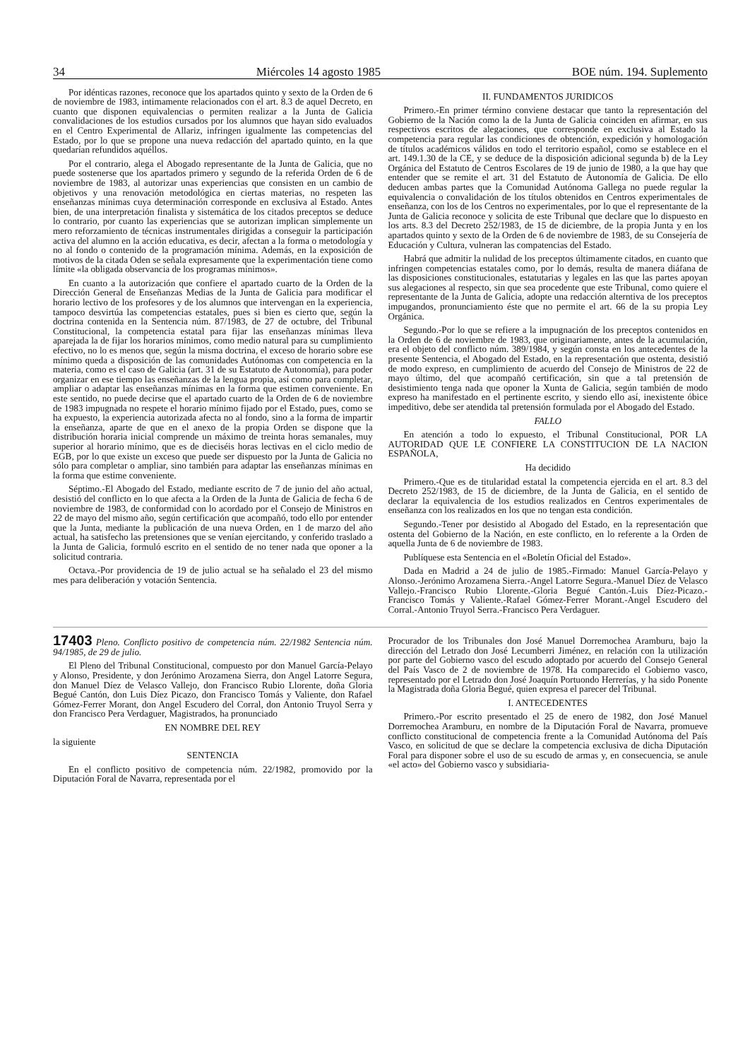34 Miércoles 14 agosto 1985 BOE núm. 194. Suplemento
Por idénticas razones, reconoce que los apartados quinto y sexto de la Orden de 6 de noviembre de 1983, intimamente relacionados con el art. 8.3 de aquel Decreto, en cuanto que disponen equivalencias o permiten realizar a la Junta de Galicia convalidaciones de los estudios cursados por los alumnos que hayan sido evaluados en el Centro Experimental de Allariz, infringen igualmente las competencias del Estado, por lo que se propone una nueva redacción del apartado quinto, en la que quedarían refundidos aquéllos.
Por el contrario, alega el Abogado representante de la Junta de Galicia, que no puede sostenerse que los apartados primero y segundo de la referida Orden de 6 de noviembre de 1983, al autorizar unas experiencias que consisten en un cambio de objetivos y una renovación metodológica en ciertas materias, no respeten las enseñanzas mínimas cuya determinación corresponde en exclusiva al Estado. Antes bien, de una interpretación finalista y sistemática de los citados preceptos se deduce lo contrario, por cuanto las experiencias que se autorizan implican simplemente un mero reforzamiento de técnicas instrumentales dirigidas a conseguir la participación activa del alumno en la acción educativa, es decir, afectan a la forma o metodología y no al fondo o contenido de la programación mínima. Además, en la exposición de motivos de la citada Oden se señala expresamente que la experimentación tiene como límite «la obligada observancia de los programas mínimos».
En cuanto a la autorización que confiere el apartado cuarto de la Orden de la Dirección General de Enseñanzas Medias de la Junta de Galicia para modificar el horario lectivo de los profesores y de los alumnos que intervengan en la experiencia, tampoco desvirtúa las competencias estatales, pues si bien es cierto que, según la doctrina contenida en la Sentencia núm. 87/1983, de 27 de octubre, del Tribunal Constitucional, la competencia estatal para fijar las enseñanzas mínimas lleva aparejada la de fijar los horarios mínimos, como medio natural para su cumplimiento efectivo, no lo es menos que, según la misma doctrina, el exceso de horario sobre ese mínimo queda a disposición de las comunidades Autónomas con competencia en la materia, como es el caso de Galicia (art. 31 de su Estatuto de Autonomía), para poder organizar en ese tiempo las enseñanzas de la lengua propia, así como para completar, ampliar o adaptar las enseñanzas mínimas en la forma que estimen conveniente. En este sentido, no puede decirse que el apartado cuarto de la Orden de 6 de noviembre de 1983 impugnada no respete el horario mínimo fijado por el Estado, pues, como se ha expuesto, la experiencia autorizada afecta no al fondo, sino a la forma de impartir la enseñanza, aparte de que en el anexo de la propia Orden se dispone que la distribución horaria inicial comprende un máximo de treinta horas semanales, muy superior al horario mínimo, que es de dieciséis horas lectivas en el ciclo medio de EGB, por lo que existe un exceso que puede ser dispuesto por la Junta de Galicia no sólo para completar o ampliar, sino también para adaptar las enseñanzas mínimas en la forma que estime conveniente.
Séptimo.-El Abogado del Estado, mediante escrito de 7 de junio del año actual, desistió del conflicto en lo que afecta a la Orden de la Junta de Galicia de fecha 6 de noviembre de 1983, de conformidad con lo acordado por el Consejo de Ministros en 22 de mayo del mismo año, según certificación que acompañó, todo ello por entender que la Junta, mediante la publicación de una nueva Orden, en 1 de marzo del año actual, ha satisfecho las pretensiones que se venían ejercitando, y conferido traslado a la Junta de Galicia, formuló escrito en el sentido de no tener nada que oponer a la solicitud contraria.
Octava.-Por providencia de 19 de julio actual se ha señalado el 23 del mismo mes para deliberación y votación Sentencia.
II. FUNDAMENTOS JURIDICOS
Primero.-En primer término conviene destacar que tanto la representación del Gobierno de la Nación como la de la Junta de Galicia coinciden en afirmar, en sus respectivos escritos de alegaciones, que corresponde en exclusiva al Estado la competencia para regular las condiciones de obtención, expedición y homologación de títulos académicos válidos en todo el territorio español, como se establece en el art. 149.1.30 de la CE, y se deduce de la disposición adicional segunda b) de la Ley Orgánica del Estatuto de Centros Escolares de 19 de junio de 1980, a la que hay que entender que se remite el art. 31 del Estatuto de Autonomía de Galicia. De ello deducen ambas partes que la Comunidad Autónoma Gallega no puede regular la equivalencia o convalidación de los títulos obtenidos en Centros experimentales de enseñanza, con los de los Centros no experimentales, por lo que el representante de la Junta de Galicia reconoce y solicita de este Tribunal que declare que lo dispuesto en los arts. 8.3 del Decreto 252/1983, de 15 de diciembre, de la propia Junta y en los apartados quinto y sexto de la Orden de 6 de noviembre de 1983, de su Consejería de Educación y Cultura, vulneran las compatencias del Estado.
Habrá que admitir la nulidad de los preceptos últimamente citados, en cuanto que infringen competencias estatales como, por lo demás, resulta de manera diáfana de las disposiciones constitucionales, estatutarias y legales en las que las partes apoyan sus alegaciones al respecto, sin que sea procedente que este Tribunal, como quiere el representante de la Junta de Galicia, adopte una redacción alterntiva de los preceptos impugandos, pronunciamiento éste que no permite el art. 66 de la su propia Ley Orgánica.
Segundo.-Por lo que se refiere a la impugnación de los preceptos contenidos en la Orden de 6 de noviembre de 1983, que originariamente, antes de la acumulación, era el objeto del conflicto núm. 389/1984, y según consta en los antecedentes de la presente Sentencia, el Abogado del Estado, en la representación que ostenta, desistió de modo expreso, en cumplimiento de acuerdo del Consejo de Ministros de 22 de mayo último, del que acompañó certificación, sin que a tal pretensión de desistimiento tenga nada que oponer la Xunta de Galicia, según también de modo expreso ha manifestado en el pertinente escrito, y siendo ello así, inexistente óbice impeditivo, debe ser atendida tal pretensión formulada por el Abogado del Estado.
FALLO
En atención a todo lo expuesto, el Tribunal Constitucional, POR LA AUTORIDAD QUE LE CONFIERE LA CONSTITUCION DE LA NACION ESPAÑOLA,
Ha decidido
Primero.-Que es de titularidad estatal la competencia ejercida en el art. 8.3 del Decreto 252/1983, de 15 de diciembre, de la Junta de Galicia, en el sentido de declarar la equivalencia de los estudios realizados en Centros experimentales de enseñanza con los realizados en los que no tengan esta condición.
Segundo.-Tener por desistido al Abogado del Estado, en la representación que ostenta del Gobierno de la Nación, en este conflicto, en lo referente a la Orden de aquella Junta de 6 de noviembre de 1983.
Publíquese esta Sentencia en el «Boletín Oficial del Estado».
Dada en Madrid a 24 de julio de 1985.-Firmado: Manuel García-Pelayo y Alonso.-Jerónimo Arozamena Sierra.-Angel Latorre Segura.-Manuel Díez de Velasco Vallejo.-Francisco Rubio Llorente.-Gloria Begué Cantón.-Luis Díez-Picazo.-Francisco Tomás y Valiente.-Rafael Gómez-Ferrer Morant.-Angel Escudero del Corral.-Antonio Truyol Serra.-Francisco Pera Verdaguer.
17403 Pleno. Conflicto positivo de competencia núm. 22/1982 Sentencia núm. 94/1985, de 29 de julio.
El Pleno del Tribunal Constitucional, compuesto por don Manuel García-Pelayo y Alonso, Presidente, y don Jerónimo Arozamena Sierra, don Angel Latorre Segura, don Manuel Díez de Velasco Vallejo, don Francisco Rubio Llorente, doña Gloria Begué Cantón, don Luis Díez Picazo, don Francisco Tomás y Valiente, don Rafael Gómez-Ferrer Morant, don Angel Escudero del Corral, don Antonio Truyol Serra y don Francisco Pera Verdaguer, Magistrados, ha pronunciado
EN NOMBRE DEL REY
la siguiente
SENTENCIA
En el conflicto positivo de competencia núm. 22/1982, promovido por la Diputación Foral de Navarra, representada por el
Procurador de los Tribunales don José Manuel Dorremochea Aramburu, bajo la dirección del Letrado don José Lecumberri Jiménez, en relación con la utilización por parte del Gobierno vasco del escudo adoptado por acuerdo del Consejo General del País Vasco de 2 de noviembre de 1978. Ha comparecido el Gobierno vasco, representado por el Letrado don José Joaquín Portuondo Herrerías, y ha sido Ponente la Magistrada doña Gloria Begué, quien expresa el parecer del Tribunal.
I. ANTECEDENTES
Primero.-Por escrito presentado el 25 de enero de 1982, don José Manuel Dorremochea Aramburu, en nombre de la Diputación Foral de Navarra, promueve conflicto constitucional de competencia frente a la Comunidad Autónoma del País Vasco, en solicitud de que se declare la competencia exclusiva de dicha Diputación Foral para disponer sobre el uso de su escudo de armas y, en consecuencia, se anule «el acto» del Gobierno vasco y subsidiaria-